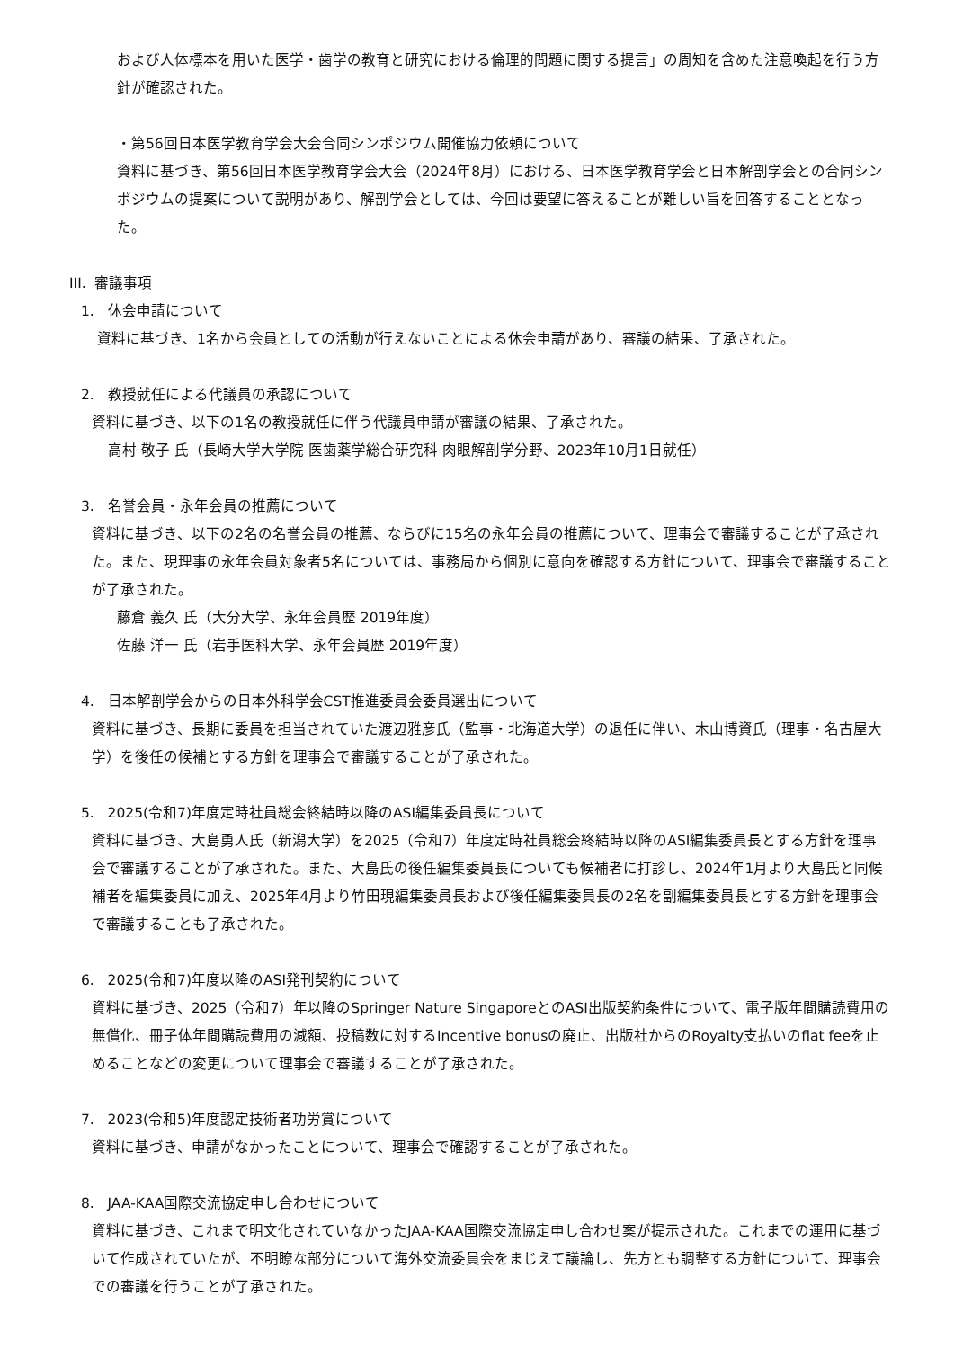および人体標本を用いた医学・歯学の教育と研究における倫理的問題に関する提言」の周知を含めた注意喚起を行う方針が確認された。
・第56回日本医学教育学会大会合同シンポジウム開催協力依頼について
資料に基づき、第56回日本医学教育学会大会（2024年8月）における、日本医学教育学会と日本解剖学会との合同シンポジウムの提案について説明があり、解剖学会としては、今回は要望に答えることが難しい旨を回答することとなった。
III. 審議事項
1. 休会申請について
資料に基づき、1名から会員としての活動が行えないことによる休会申請があり、審議の結果、了承された。
2. 教授就任による代議員の承認について
資料に基づき、以下の1名の教授就任に伴う代議員申請が審議の結果、了承された。
高村 敬子 氏（長崎大学大学院 医歯薬学総合研究科 肉眼解剖学分野、2023年10月1日就任）
3. 名誉会員・永年会員の推薦について
資料に基づき、以下の2名の名誉会員の推薦、ならびに15名の永年会員の推薦について、理事会で審議することが了承された。また、現理事の永年会員対象者5名については、事務局から個別に意向を確認する方針について、理事会で審議することが了承された。
藤倉 義久 氏（大分大学、永年会員歴 2019年度）
佐藤 洋一 氏（岩手医科大学、永年会員歴 2019年度）
4. 日本解剖学会からの日本外科学会CST推進委員会委員選出について
資料に基づき、長期に委員を担当されていた渡辺雅彦氏（監事・北海道大学）の退任に伴い、木山博資氏（理事・名古屋大学）を後任の候補とする方針を理事会で審議することが了承された。
5. 2025(令和7)年度定時社員総会終結時以降のASI編集委員長について
資料に基づき、大島勇人氏（新潟大学）を2025（令和7）年度定時社員総会終結時以降のASI編集委員長とする方針を理事会で審議することが了承された。また、大島氏の後任編集委員長についても候補者に打診し、2024年1月より大島氏と同候補者を編集委員に加え、2025年4月より竹田現編集委員長および後任編集委員長の2名を副編集委員長とする方針を理事会で審議することも了承された。
6. 2025(令和7)年度以降のASI発刊契約について
資料に基づき、2025（令和7）年以降のSpringer Nature SingaporeとのASI出版契約条件について、電子版年間購読費用の無償化、冊子体年間購読費用の減額、投稿数に対するIncentive bonusの廃止、出版社からのRoyalty支払いのflat feeを止めることなどの変更について理事会で審議することが了承された。
7. 2023(令和5)年度認定技術者功労賞について
資料に基づき、申請がなかったことについて、理事会で確認することが了承された。
8. JAA-KAA国際交流協定申し合わせについて
資料に基づき、これまで明文化されていなかったJAA-KAA国際交流協定申し合わせ案が提示された。これまでの運用に基づいて作成されていたが、不明瞭な部分について海外交流委員会をまじえて議論し、先方とも調整する方針について、理事会での審議を行うことが了承された。